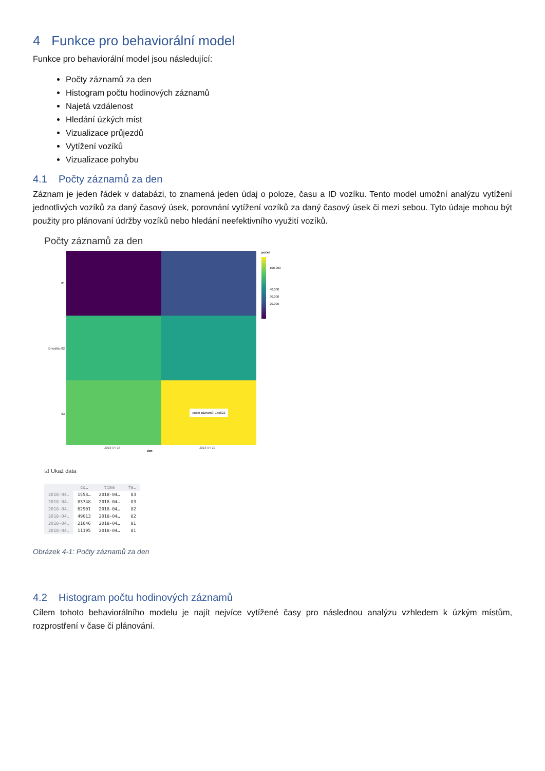4 Funkce pro behaviorální model
Funkce pro behaviorální model jsou následující:
Počty záznamů za den
Histogram počtu hodinových záznamů
Najetá vzdálenost
Hledání úzkých míst
Vizualizace průjezdů
Vytížení vozíků
Vizualizace pohybu
4.1 Počty záznamů za den
Záznam je jeden řádek v databázi, to znamená jeden údaj o poloze, času a ID vozíku. Tento model umožní analýzu vytížení jednotlivých vozíků za daný časový úsek, porovnání vytížení vozíků za daný časový úsek či mezi sebou. Tyto údaje mohou být použity pro plánovaní údržby vozíků nebo hledání neefektivního využití vozíků.
Počty záznamů za den
81
ID vozíku 82
83
počet záznamů: 155822
počet
100,000
40,000
30,000
20,000
2018-04-18 2018-04-19
den
☑ Ukaž data
| | co… | time | fe… |
| --- | --- | --- | --- |
| 2018-04… | 1558… | 2018-04… | 83 |
| 2018-04… | 83748 | 2018-04… | 83 |
| 2018-04… | 62901 | 2018-04… | 82 |
| 2018-04… | 49013 | 2018-04… | 82 |
| 2018-04… | 21646 | 2018-04… | 81 |
| 2018-04… | 11195 | 2018-04… | 81 |
Obrázek 4-1: Počty záznamů za den
4.2 Histogram počtu hodinových záznamů
Cílem tohoto behaviorálního modelu je najít nejvíce vytížené časy pro následnou analýzu vzhledem k úzkým místům, rozprostření v čase či plánování.